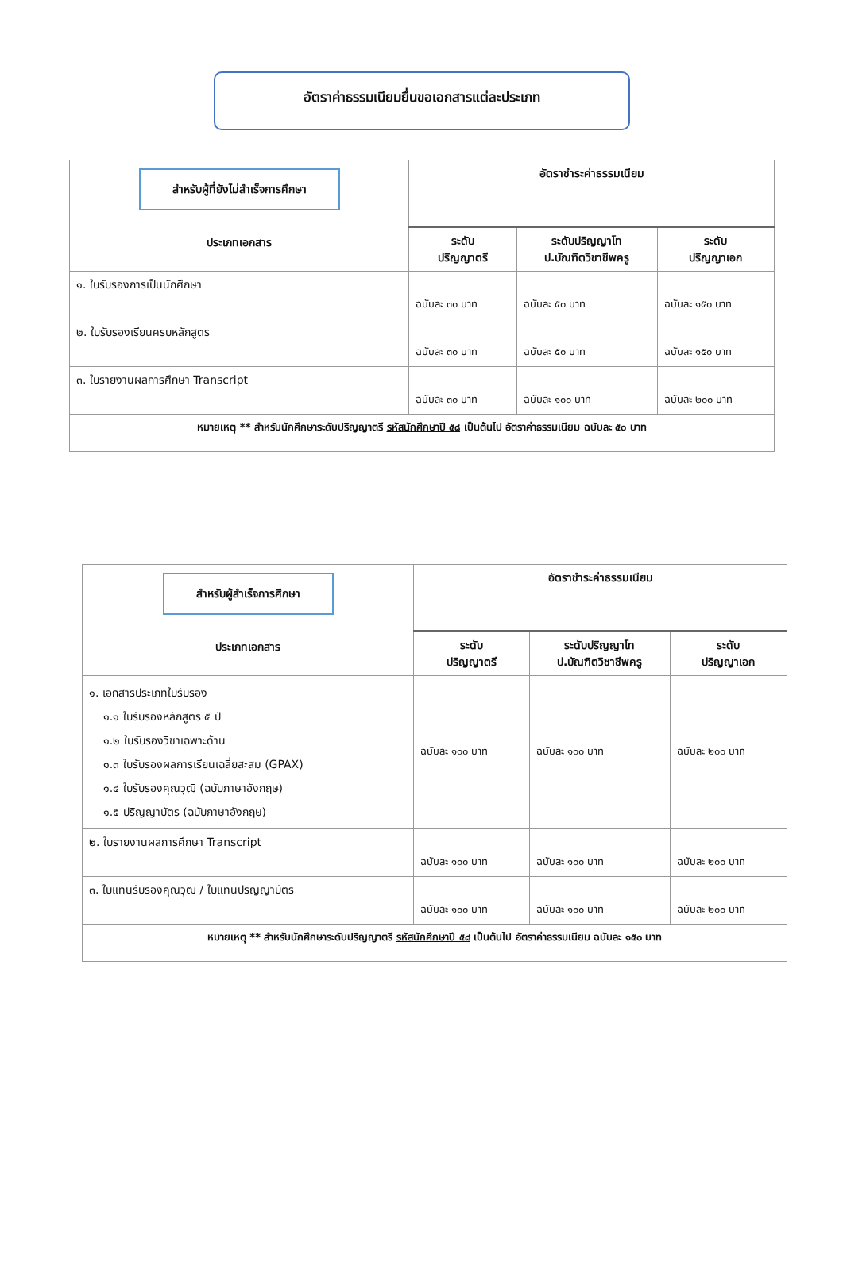อัตราค่าธรรมเนียมยื่นขอเอกสารแต่ละประเภท
| สำหรับผู้ที่ยังไม่สำเร็จการศึกษา ประเภทเอกสาร | อัตราชำระค่าธรรมเนียม | | |
| --- | --- | --- | --- |
| | ระดับ ปริญญาตรี | ระดับปริญญาโท ป.บัณฑิตวิชาชีพครู | ระดับ ปริญญาเอก |
| ๑. ใบรับรองการเป็นนักศึกษา | ฉบับละ ๓๐ บาท | ฉบับละ ๕๐ บาท | ฉบับละ ๑๕๐ บาท |
| ๒. ใบรับรองเรียนครบหลักสูตร | ฉบับละ ๓๐ บาท | ฉบับละ ๕๐ บาท | ฉบับละ ๑๕๐ บาท |
| ๓. ใบรายงานผลการศึกษา Transcript | ฉบับละ ๓๐ บาท | ฉบับละ ๑๐๐ บาท | ฉบับละ ๒๐๐ บาท |
| หมายเหตุ ** สำหรับนักศึกษาระดับปริญญาตรี รหัสนักศึกษาปี ๕๘ เป็นต้นไป อัตราค่าธรรมเนียม ฉบับละ ๕๐ บาท | | | |
| สำหรับผู้สำเร็จการศึกษา ประเภทเอกสาร | อัตราชำระค่าธรรมเนียม | | |
| --- | --- | --- | --- |
| | ระดับ ปริญญาตรี | ระดับปริญญาโท ป.บัณฑิตวิชาชีพครู | ระดับ ปริญญาเอก |
| ๑. เอกสารประเภทใบรับรอง ๑.๑ ใบรับรองหลักสูตร ๕ ปี ๑.๒ ใบรับรองวิชาเฉพาะด้าน ๑.๓ ใบรับรองผลการเรียนเฉลี่ยสะสม (GPAX) ๑.๔ ใบรับรองคุณวุฒิ (ฉบับภาษาอังกฤษ) ๑.๕ ปริญญาบัตร (ฉบับภาษาอังกฤษ) | ฉบับละ ๑๐๐ บาท | ฉบับละ ๑๐๐ บาท | ฉบับละ ๒๐๐ บาท |
| ๒. ใบรายงานผลการศึกษา Transcript | ฉบับละ ๑๐๐ บาท | ฉบับละ ๑๐๐ บาท | ฉบับละ ๒๐๐ บาท |
| ๓. ใบแทนรับรองคุณวุฒิ / ใบแทนปริญญาบัตร | ฉบับละ ๑๐๐ บาท | ฉบับละ ๑๐๐ บาท | ฉบับละ ๒๐๐ บาท |
| หมายเหตุ ** สำหรับนักศึกษาระดับปริญญาตรี รหัสนักศึกษาปี ๕๘ เป็นต้นไป อัตราค่าธรรมเนียม ฉบับละ ๑๕๐ บาท | | | |